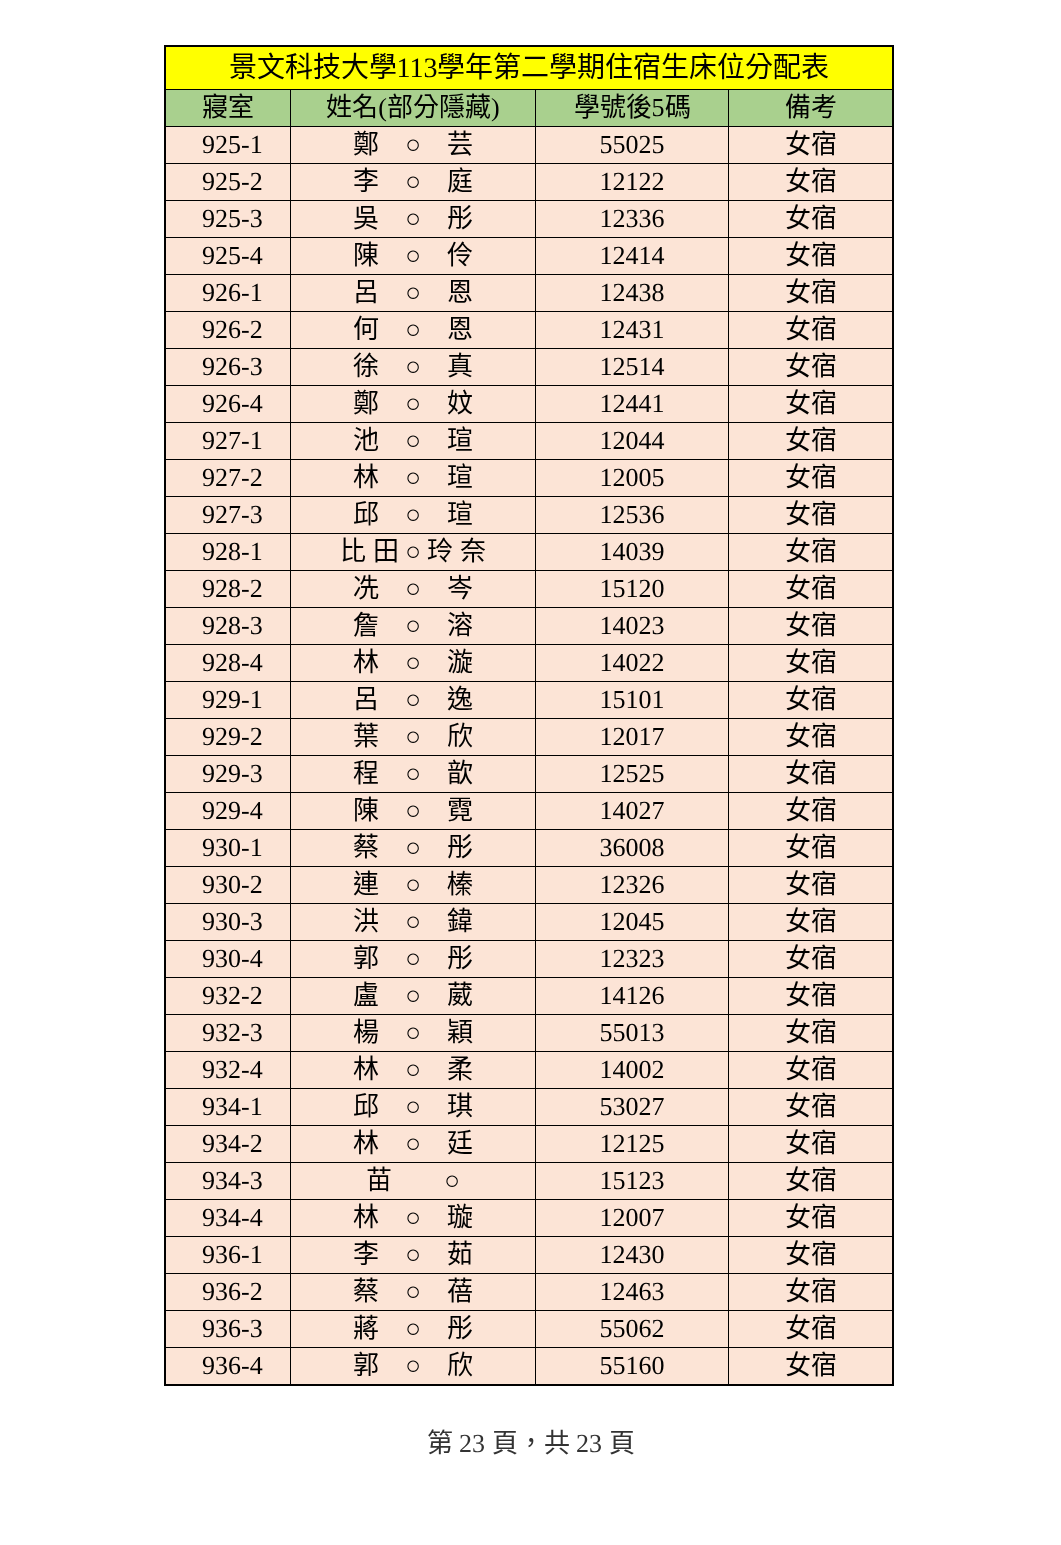| 景文科技大學113學年第二學期住宿生床位分配表 | | | |
| --- | --- | --- | --- |
| 寢室 | 姓名(部分隱藏) | 學號後5碼 | 備考 |
| 925-1 | 鄭 ○ 芸 | 55025 | 女宿 |
| 925-2 | 李 ○ 庭 | 12122 | 女宿 |
| 925-3 | 吳 ○ 彤 | 12336 | 女宿 |
| 925-4 | 陳 ○ 伶 | 12414 | 女宿 |
| 926-1 | 呂 ○ 恩 | 12438 | 女宿 |
| 926-2 | 何 ○ 恩 | 12431 | 女宿 |
| 926-3 | 徐 ○ 真 | 12514 | 女宿 |
| 926-4 | 鄭 ○ 妏 | 12441 | 女宿 |
| 927-1 | 池 ○ 瑄 | 12044 | 女宿 |
| 927-2 | 林 ○ 瑄 | 12005 | 女宿 |
| 927-3 | 邱 ○ 瑄 | 12536 | 女宿 |
| 928-1 | 比 田 ○ 玲 奈 | 14039 | 女宿 |
| 928-2 | 冼 ○ 岑 | 15120 | 女宿 |
| 928-3 | 詹 ○ 溶 | 14023 | 女宿 |
| 928-4 | 林 ○ 漩 | 14022 | 女宿 |
| 929-1 | 呂 ○ 逸 | 15101 | 女宿 |
| 929-2 | 葉 ○ 欣 | 12017 | 女宿 |
| 929-3 | 程 ○ 歆 | 12525 | 女宿 |
| 929-4 | 陳 ○ 霓 | 14027 | 女宿 |
| 930-1 | 蔡 ○ 彤 | 36008 | 女宿 |
| 930-2 | 連 ○ 榛 | 12326 | 女宿 |
| 930-3 | 洪 ○ 鍏 | 12045 | 女宿 |
| 930-4 | 郭 ○ 彤 | 12323 | 女宿 |
| 932-2 | 盧 ○ 葳 | 14126 | 女宿 |
| 932-3 | 楊 ○ 穎 | 55013 | 女宿 |
| 932-4 | 林 ○ 柔 | 14002 | 女宿 |
| 934-1 | 邱 ○ 琪 | 53027 | 女宿 |
| 934-2 | 林 ○ 廷 | 12125 | 女宿 |
| 934-3 | 苗 ○ | 15123 | 女宿 |
| 934-4 | 林 ○ 璇 | 12007 | 女宿 |
| 936-1 | 李 ○ 茹 | 12430 | 女宿 |
| 936-2 | 蔡 ○ 蓓 | 12463 | 女宿 |
| 936-3 | 蔣 ○ 彤 | 55062 | 女宿 |
| 936-4 | 郭 ○ 欣 | 55160 | 女宿 |
第 23 頁，共 23 頁